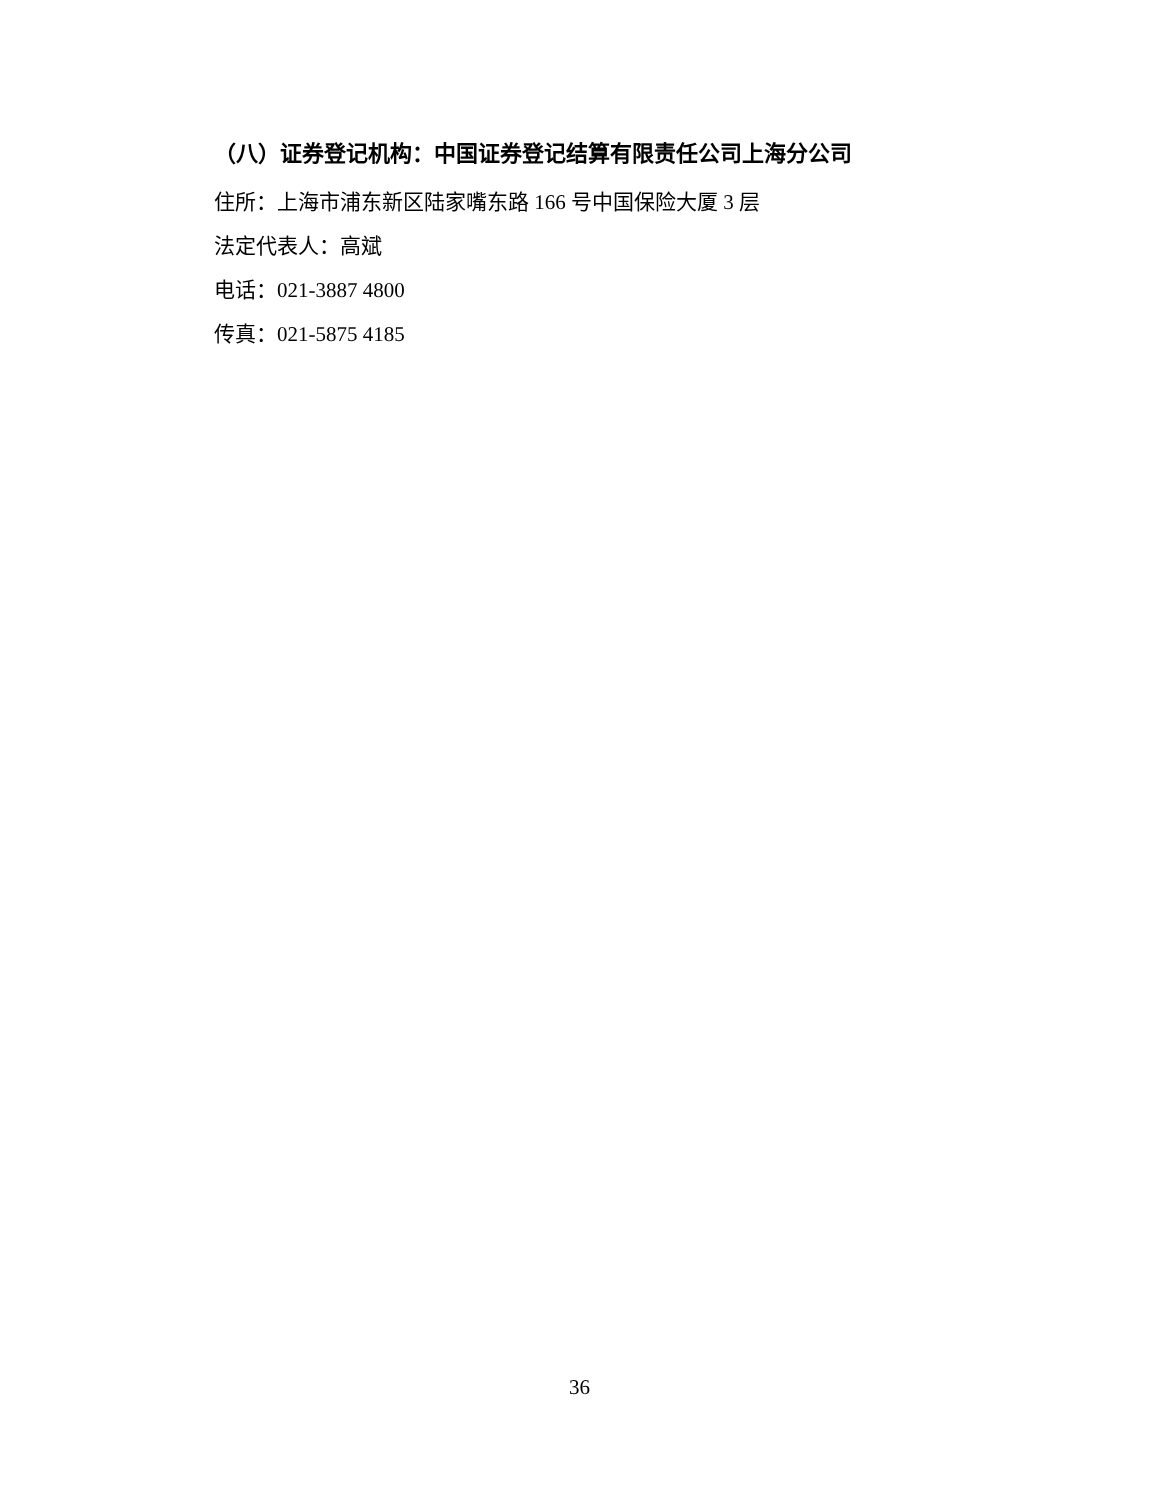（八）证券登记机构：中国证券登记结算有限责任公司上海分公司
住所：上海市浦东新区陆家嘴东路 166 号中国保险大厦 3 层
法定代表人：高斌
电话：021-3887 4800
传真：021-5875 4185
36